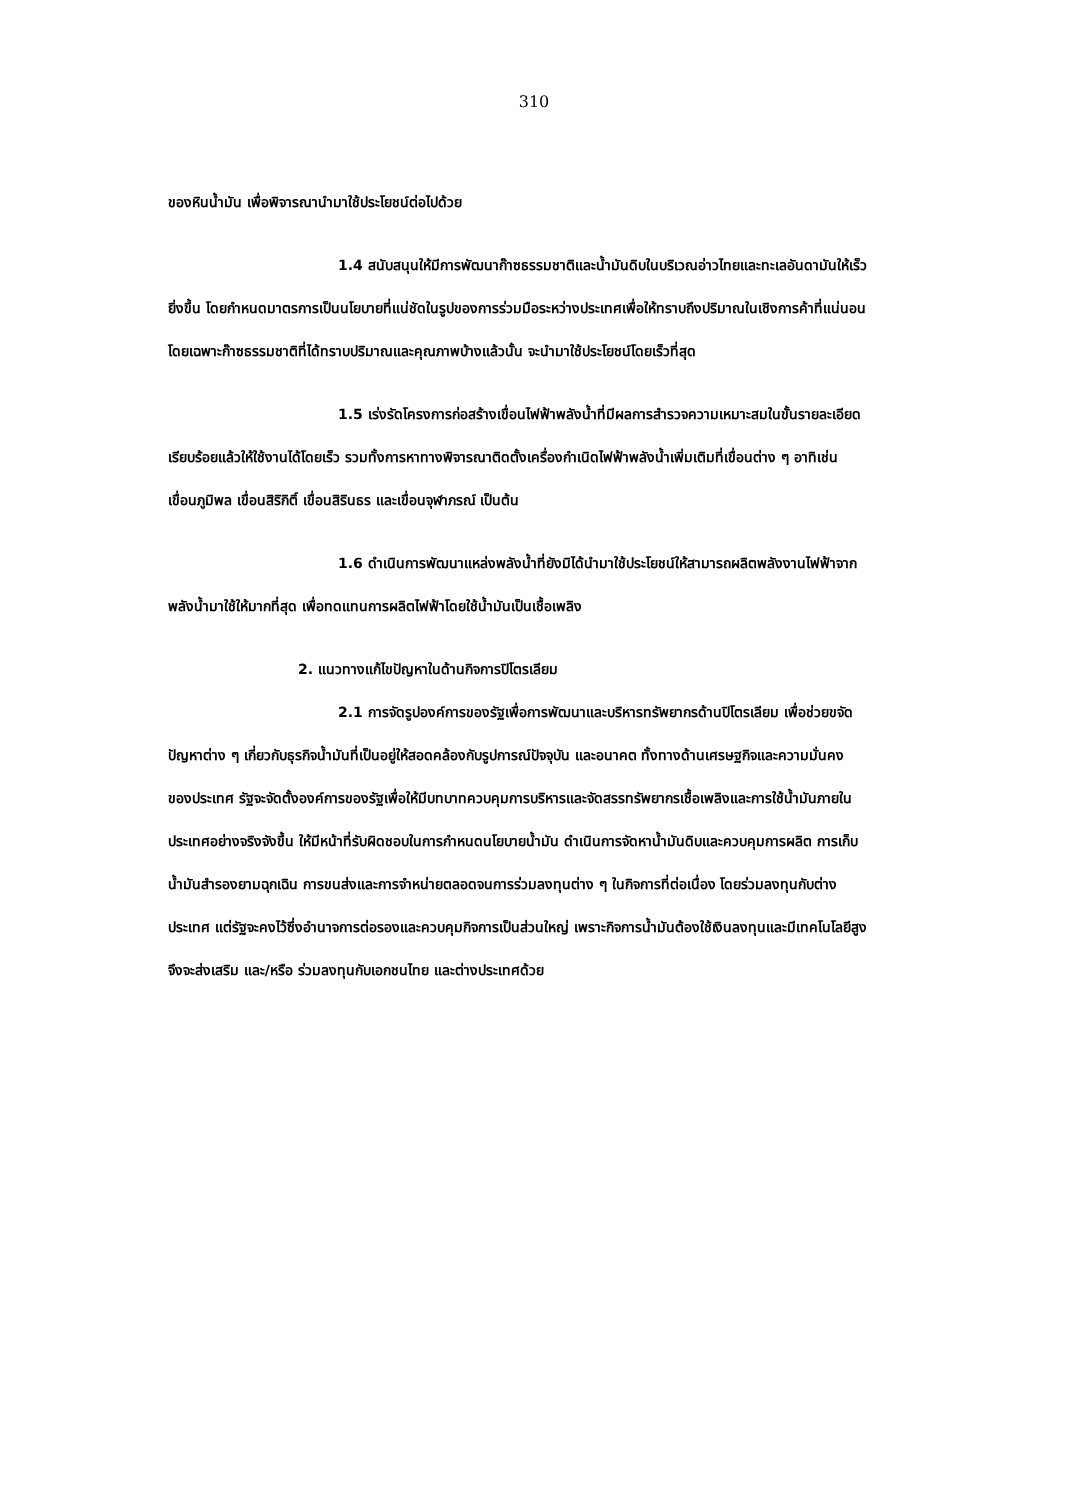310
ของหินน้ำมัน เพื่อพิจารณานำมาใช้ประโยชน์ต่อไปด้วย
1.4 สนับสนุนให้มีการพัฒนาก๊าซธรรมชาติและน้ำมันดิบในบริเวณอ่าวไทยและทะเลอันดามันให้เร็วยิ่งขึ้น โดยกำหนดมาตรการเป็นนโยบายที่แน่ชัดในรูปของการร่วมมือระหว่างประเทศเพื่อให้ทราบถึงปริมาณในเชิงการค้าที่แน่นอน โดยเฉพาะก๊าซธรรมชาติที่ได้ทราบปริมาณและคุณภาพบ้างแล้วนั้น จะนำมาใช้ประโยชน์โดยเร็วที่สุด
1.5 เร่งรัดโครงการก่อสร้างเขื่อนไฟฟ้าพลังน้ำที่มีผลการสำรวจความเหมาะสมในขั้นรายละเอียดเรียบร้อยแล้วให้ใช้งานได้โดยเร็ว รวมทั้งการหาทางพิจารณาติดตั้งเครื่องกำเนิดไฟฟ้าพลังน้ำเพิ่มเติมที่เขื่อนต่าง ๆ อาทิเช่น เขื่อนภูมิพล เขื่อนสิริกิติ์ เขื่อนสิรินธร และเขื่อนจุฬาภรณ์ เป็นต้น
1.6 ดำเนินการพัฒนาแหล่งพลังน้ำที่ยังมิได้นำมาใช้ประโยชน์ให้สามารถผลิตพลังงานไฟฟ้าจากพลังน้ำมาใช้ให้มากที่สุด เพื่อทดแทนการผลิตไฟฟ้าโดยใช้น้ำมันเป็นเชื้อเพลิง
2. แนวทางแก้ไขปัญหาในด้านกิจการปิโตรเลียม
2.1 การจัดรูปองค์การของรัฐเพื่อการพัฒนาและบริหารทรัพยากรด้านปิโตรเลียม เพื่อช่วยขจัดปัญหาต่าง ๆ เกี่ยวกับธุรกิจน้ำมันที่เป็นอยู่ให้สอดคล้องกับรูปการณ์ปัจจุบัน และอนาคต ทั้งทางด้านเศรษฐกิจและความมั่นคงของประเทศ รัฐจะจัดตั้งองค์การของรัฐเพื่อให้มีบทบาทควบคุมการบริหารและจัดสรรทรัพยากรเชื้อเพลิงและการใช้น้ำมันภายในประเทศอย่างจริงจังขึ้น ให้มีหน้าที่รับผิดชอบในการกำหนดนโยบายน้ำมัน ดำเนินการจัดหาน้ำมันดิบและควบคุมการผลิต การเก็บน้ำมันสำรองยามฉุกเฉิน การขนส่งและการจำหน่ายตลอดจนการร่วมลงทุนต่าง ๆ ในกิจการที่ต่อเนื่อง โดยร่วมลงทุนกับต่างประเทศ แต่รัฐจะคงไว้ซึ่งอำนาจการต่อรองและควบคุมกิจการเป็นส่วนใหญ่ เพราะกิจการน้ำมันต้องใช้เงินลงทุนและมีเทคโนโลยีสูงจึงจะส่งเสริม และ/หรือ ร่วมลงทุนกับเอกชนไทย และต่างประเทศด้วย